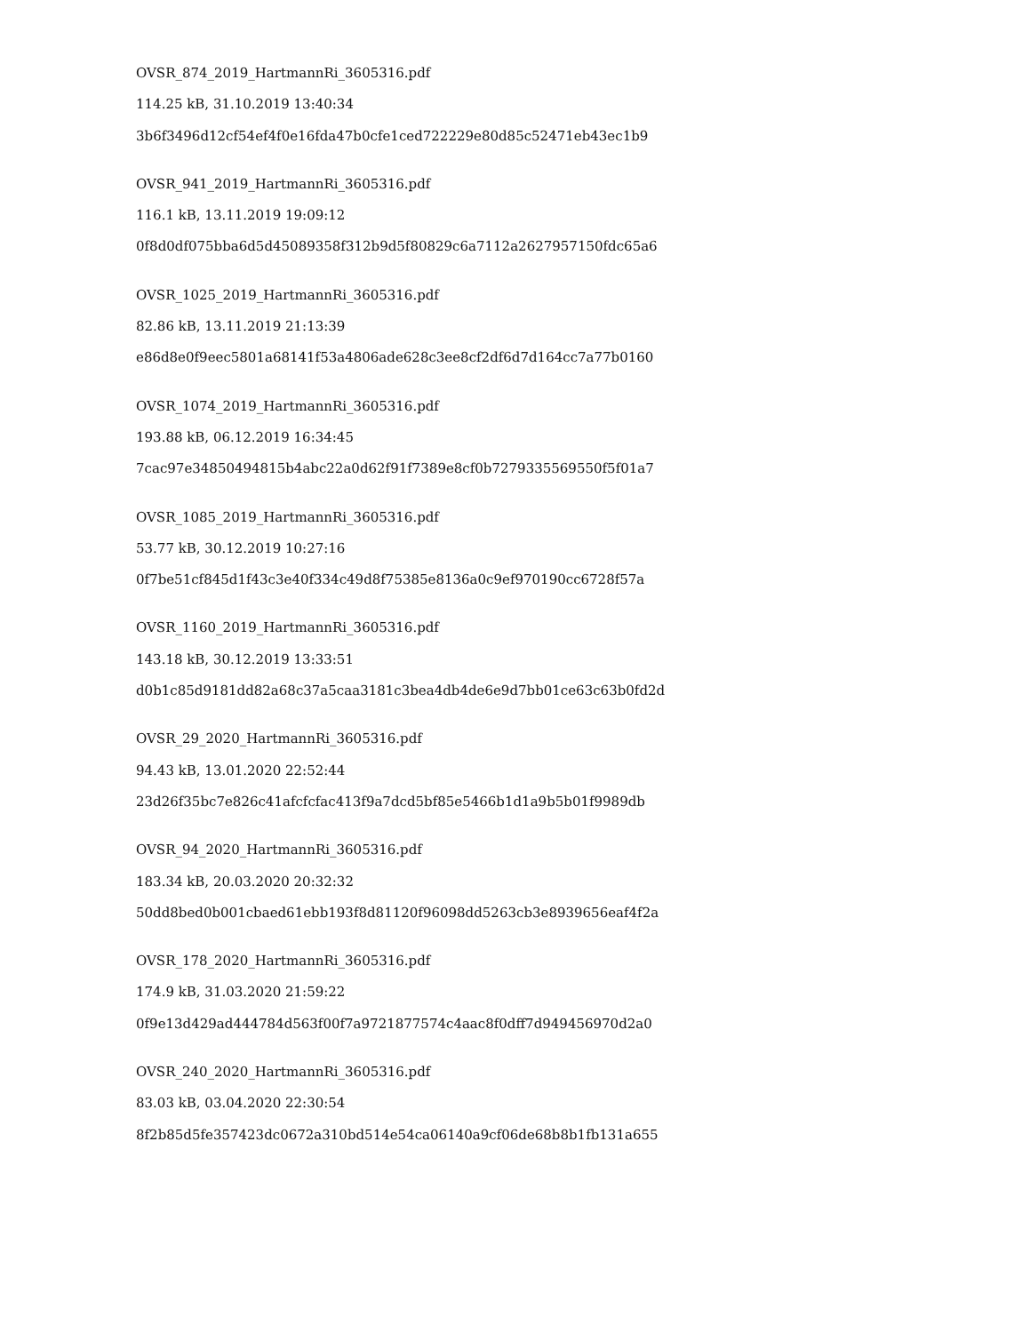OVSR_874_2019_HartmannRi_3605316.pdf
114.25 kB, 31.10.2019 13:40:34
3b6f3496d12cf54ef4f0e16fda47b0cfe1ced722229e80d85c52471eb43ec1b9
OVSR_941_2019_HartmannRi_3605316.pdf
116.1 kB, 13.11.2019 19:09:12
0f8d0df075bba6d5d45089358f312b9d5f80829c6a7112a2627957150fdc65a6
OVSR_1025_2019_HartmannRi_3605316.pdf
82.86 kB, 13.11.2019 21:13:39
e86d8e0f9eec5801a68141f53a4806ade628c3ee8cf2df6d7d164cc7a77b0160
OVSR_1074_2019_HartmannRi_3605316.pdf
193.88 kB, 06.12.2019 16:34:45
7cac97e34850494815b4abc22a0d62f91f7389e8cf0b7279335569550f5f01a7
OVSR_1085_2019_HartmannRi_3605316.pdf
53.77 kB, 30.12.2019 10:27:16
0f7be51cf845d1f43c3e40f334c49d8f75385e8136a0c9ef970190cc6728f57a
OVSR_1160_2019_HartmannRi_3605316.pdf
143.18 kB, 30.12.2019 13:33:51
d0b1c85d9181dd82a68c37a5caa3181c3bea4db4de6e9d7bb01ce63c63b0fd2d
OVSR_29_2020_HartmannRi_3605316.pdf
94.43 kB, 13.01.2020 22:52:44
23d26f35bc7e826c41afcfcfac413f9a7dcd5bf85e5466b1d1a9b5b01f9989db
OVSR_94_2020_HartmannRi_3605316.pdf
183.34 kB, 20.03.2020 20:32:32
50dd8bed0b001cbaed61ebb193f8d81120f96098dd5263cb3e8939656eaf4f2a
OVSR_178_2020_HartmannRi_3605316.pdf
174.9 kB, 31.03.2020 21:59:22
0f9e13d429ad444784d563f00f7a9721877574c4aac8f0dff7d949456970d2a0
OVSR_240_2020_HartmannRi_3605316.pdf
83.03 kB, 03.04.2020 22:30:54
8f2b85d5fe357423dc0672a310bd514e54ca06140a9cf06de68b8b1fb131a655